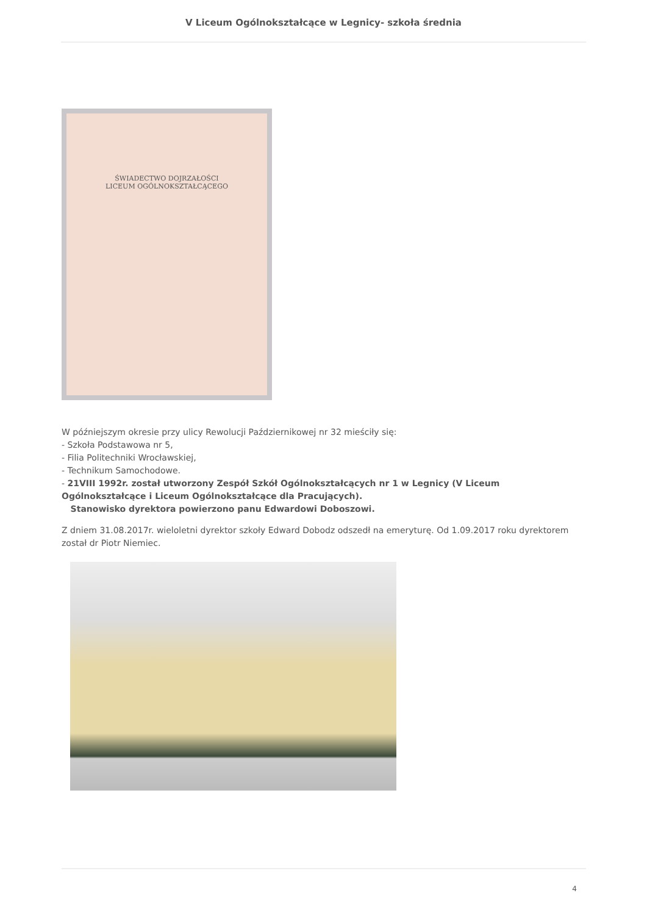V Liceum Ogólnokształcące w Legnicy- szkoła średnia
ŚWIADECTWO DOJRZAŁOŚCI
LICEUM OGÓLNOKSZTAŁCĄCEGO
W późniejszym okresie przy ulicy Rewolucji Październikowej nr 32 mieściły się:
- Szkoła Podstawowa nr 5,
- Filia Politechniki Wrocławskiej,
- Technikum Samochodowe.
- 21VIII 1992r. został utworzony Zespół Szkół Ogólnokształcących nr 1 w Legnicy (V Liceum Ogólnokształcące i Liceum Ogólnokształcące dla Pracujących).
Stanowisko dyrektora powierzono panu Edwardowi Doboszowi.
Z dniem 31.08.2017r. wieloletni dyrektor szkoły Edward Dobodz odszedł na emeryturę. Od 1.09.2017 roku dyrektorem został dr Piotr Niemiec.
4